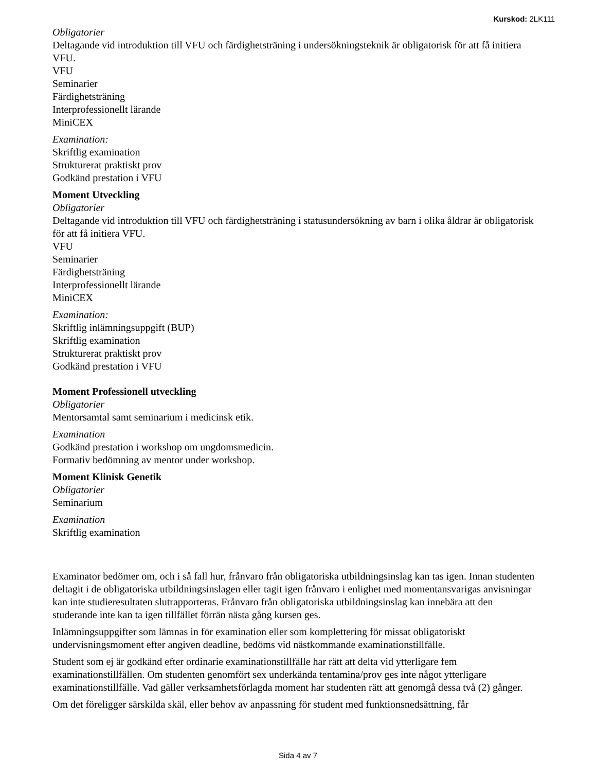Kurskod: 2LK111
Obligatorier
Deltagande vid introduktion till VFU och färdighetsträning i undersökningsteknik är obligatorisk för att få initiera VFU.
VFU
Seminarier
Färdighetsträning
Interprofessionellt lärande
MiniCEX
Examination:
Skriftlig examination
Strukturerat praktiskt prov
Godkänd prestation i VFU
Moment Utveckling
Obligatorier
Deltagande vid introduktion till VFU och färdighetsträning i statusundersökning av barn i olika åldrar är obligatorisk för att få initiera VFU.
VFU
Seminarier
Färdighetsträning
Interprofessionellt lärande
MiniCEX
Examination:
Skriftlig inlämningsuppgift (BUP)
Skriftlig examination
Strukturerat praktiskt prov
Godkänd prestation i VFU
Moment Professionell utveckling
Obligatorier
Mentorsamtal samt seminarium i medicinsk etik.
Examination
Godkänd prestation i workshop om ungdomsmedicin.
Formativ bedömning av mentor under workshop.
Moment Klinisk Genetik
Obligatorier
Seminarium
Examination
Skriftlig examination
Examinator bedömer om, och i så fall hur, frånvaro från obligatoriska utbildningsinslag kan tas igen. Innan studenten deltagit i de obligatoriska utbildningsinslagen eller tagit igen frånvaro i enlighet med momentansvarigas anvisningar kan inte studieresultaten slutrapporteras. Frånvaro från obligatoriska utbildningsinslag kan innebära att den studerande inte kan ta igen tillfället förrän nästa gång kursen ges.
Inlämningsuppgifter som lämnas in för examination eller som komplettering för missat obligatoriskt undervisningsmoment efter angiven deadline, bedöms vid nästkommande examinationstillfälle.
Student som ej är godkänd efter ordinarie examinationstillfälle har rätt att delta vid ytterligare fem examinationstillfällen. Om studenten genomfört sex underkända tentamina/prov ges inte något ytterligare examinationstillfälle. Vad gäller verksamhetsförlagda moment har studenten rätt att genomgå dessa två (2) gånger.
Om det föreligger särskilda skäl, eller behov av anpassning för student med funktionsnedsättning, får
Sida 4 av 7